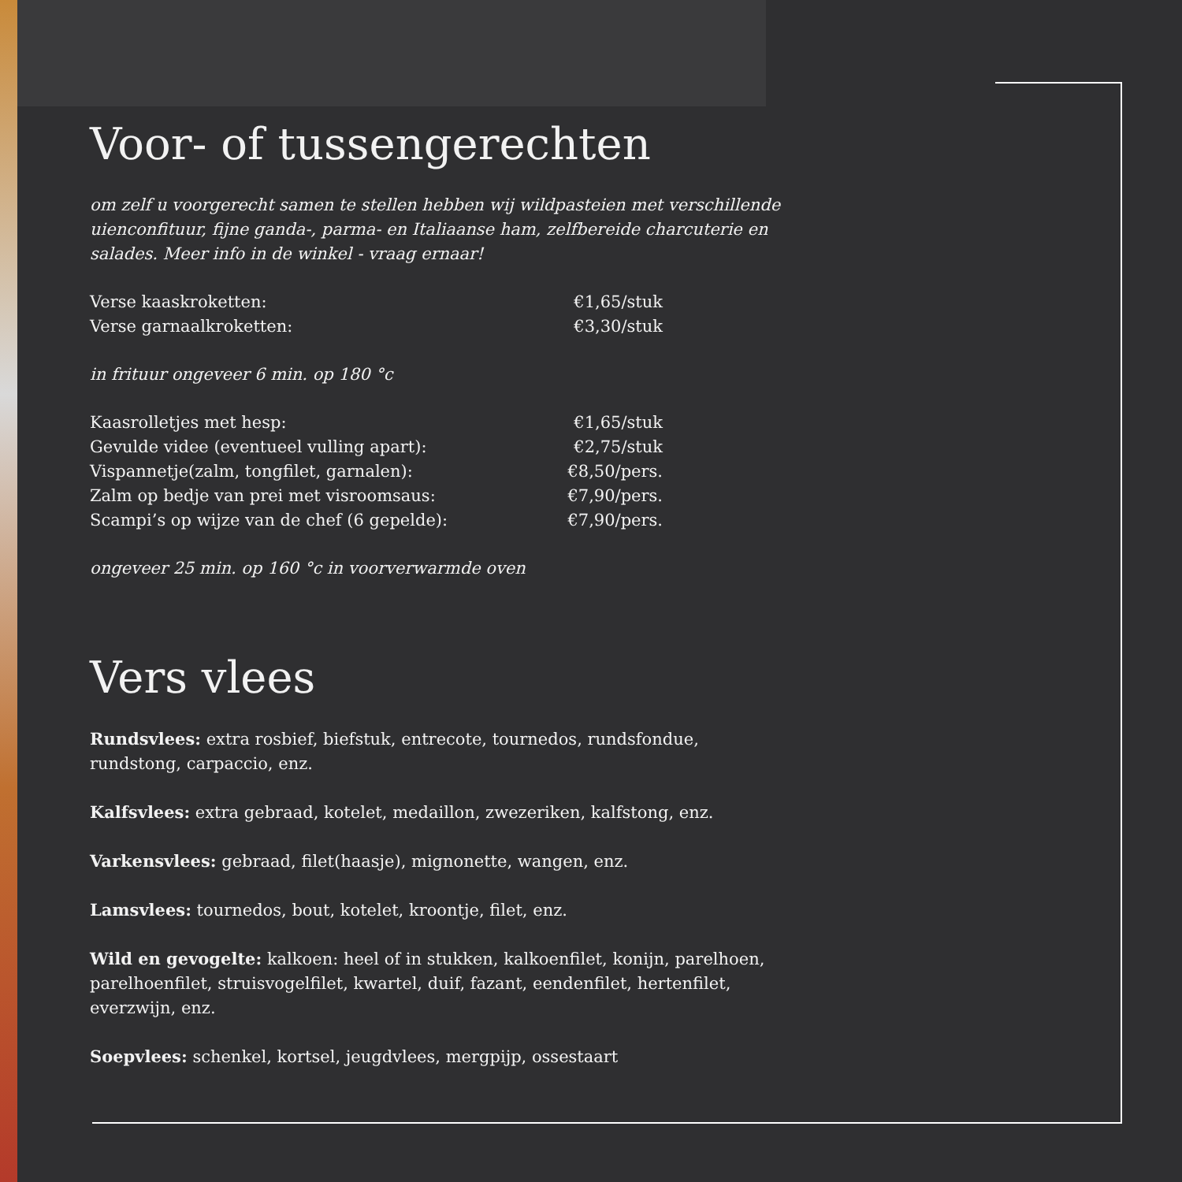Voor- of tussengerechten
om zelf u voorgerecht samen te stellen hebben wij wildpasteien met verschillende uienconfituur, fijne ganda-, parma- en Italiaanse ham, zelfbereide charcuterie en salades. Meer info in de winkel - vraag ernaar!
Verse kaaskroketten: €1,65/stuk
Verse garnaalkroketten: €3,30/stuk
in frituur ongeveer 6 min. op 180 °c
Kaasrolletjes met hesp: €1,65/stuk
Gevulde videe (eventueel vulling apart): €2,75/stuk
Vispannetje(zalm, tongfilet, garnalen): €8,50/pers.
Zalm op bedje van prei met visroomsaus: €7,90/pers.
Scampi’s op wijze van de chef (6 gepelde): €7,90/pers.
ongeveer 25 min. op 160 °c in voorverwarmde oven
Vers vlees
Rundsvlees: extra rosbief, biefstuk, entrecote, tournedos, rundsfondue, rundstong, carpaccio, enz.
Kalfsvlees: extra gebraad, kotelet, medaillon, zwezeriken, kalfstong, enz.
Varkensvlees: gebraad, filet(haasje), mignonette, wangen, enz.
Lamsvlees: tournedos, bout, kotelet, kroontje, filet, enz.
Wild en gevogelte: kalkoen: heel of in stukken, kalkoenfilet, konijn, parelhoen, parelhoenfilet, struisvogelfilet, kwartel, duif, fazant, eendenfilet, hertenfilet, everzwijn, enz.
Soepvlees: schenkel, kortsel, jeugdvlees, mergpijp, ossestaart